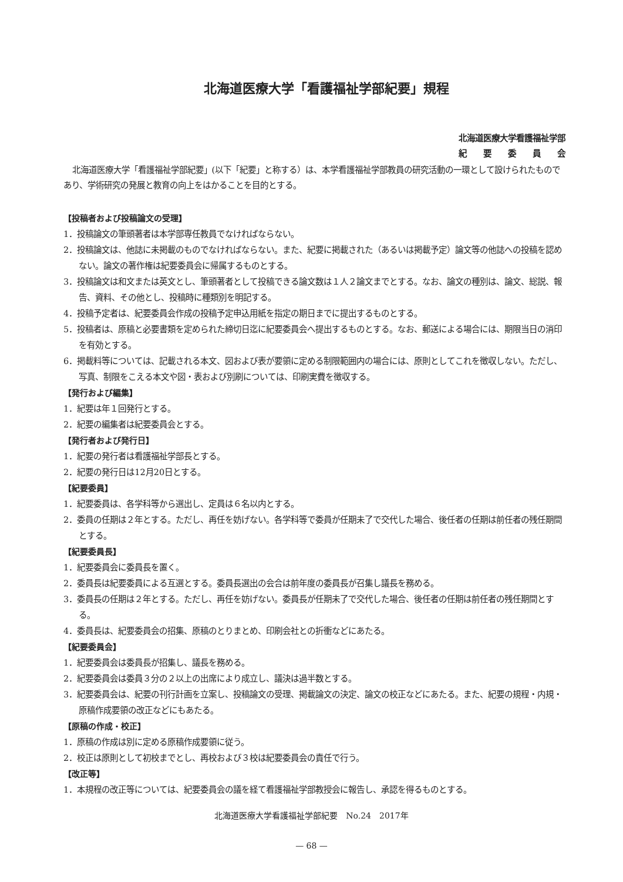北海道医療大学「看護福祉学部紀要」規程
北海道医療大学看護福祉学部
紀　　要　　委　　員　　会
北海道医療大学「看護福祉学部紀要」(以下「紀要」と称する）は、本学看護福祉学部教員の研究活動の一環として設けられたものであり、学術研究の発展と教育の向上をはかることを目的とする。
【投稿者および投稿論文の受理】
1．投稿論文の筆頭著者は本学部専任教員でなければならない。
2．投稿論文は、他誌に未掲載のものでなければならない。また、紀要に掲載された（あるいは掲載予定）論文等の他誌への投稿を認めない。論文の著作権は紀要委員会に帰属するものとする。
3．投稿論文は和文または英文とし、筆頭著者として投稿できる論文数は１人２論文までとする。なお、論文の種別は、論文、総説、報告、資料、その他とし、投稿時に種類別を明記する。
4．投稿予定者は、紀要委員会作成の投稿予定申込用紙を指定の期日までに提出するものとする。
5．投稿者は、原稿と必要書類を定められた締切日迄に紀要委員会へ提出するものとする。なお、郵送による場合には、期限当日の消印を有効とする。
6．掲載料等については、記載される本文、図および表が要領に定める制限範囲内の場合には、原則としてこれを徴収しない。ただし、写真、制限をこえる本文や図・表および別刷については、印刷実費を徴収する。
【発行および編集】
1．紀要は年１回発行とする。
2．紀要の編集者は紀要委員会とする。
【発行者および発行日】
1．紀要の発行者は看護福祉学部長とする。
2．紀要の発行日は12月20日とする。
【紀要委員】
1．紀要委員は、各学科等から選出し、定員は６名以内とする。
2．委員の任期は２年とする。ただし、再任を妨げない。各学科等で委員が任期未了で交代した場合、後任者の任期は前任者の残任期間とする。
【紀要委員長】
1．紀要委員会に委員長を置く。
2．委員長は紀要委員による互選とする。委員長選出の会合は前年度の委員長が召集し議長を務める。
3．委員長の任期は２年とする。ただし、再任を妨げない。委員長が任期未了で交代した場合、後任者の任期は前任者の残任期間とする。
4．委員長は、紀要委員会の招集、原稿のとりまとめ、印刷会社との折衝などにあたる。
【紀要委員会】
1．紀要委員会は委員長が招集し、議長を務める。
2．紀要委員会は委員３分の２以上の出席により成立し、議決は過半数とする。
3．紀要委員会は、紀要の刊行計画を立案し、投稿論文の受理、掲載論文の決定、論文の校正などにあたる。また、紀要の規程・内規・原稿作成要領の改正などにもあたる。
【原稿の作成・校正】
1．原稿の作成は別に定める原稿作成要領に従う。
2．校正は原則として初校までとし、再校および３校は紀要委員会の責任で行う。
【改正等】
1．本規程の改正等については、紀要委員会の議を経て看護福祉学部教授会に報告し、承認を得るものとする。
北海道医療大学看護福祉学部紀要　No.24　2017年
— 68 —